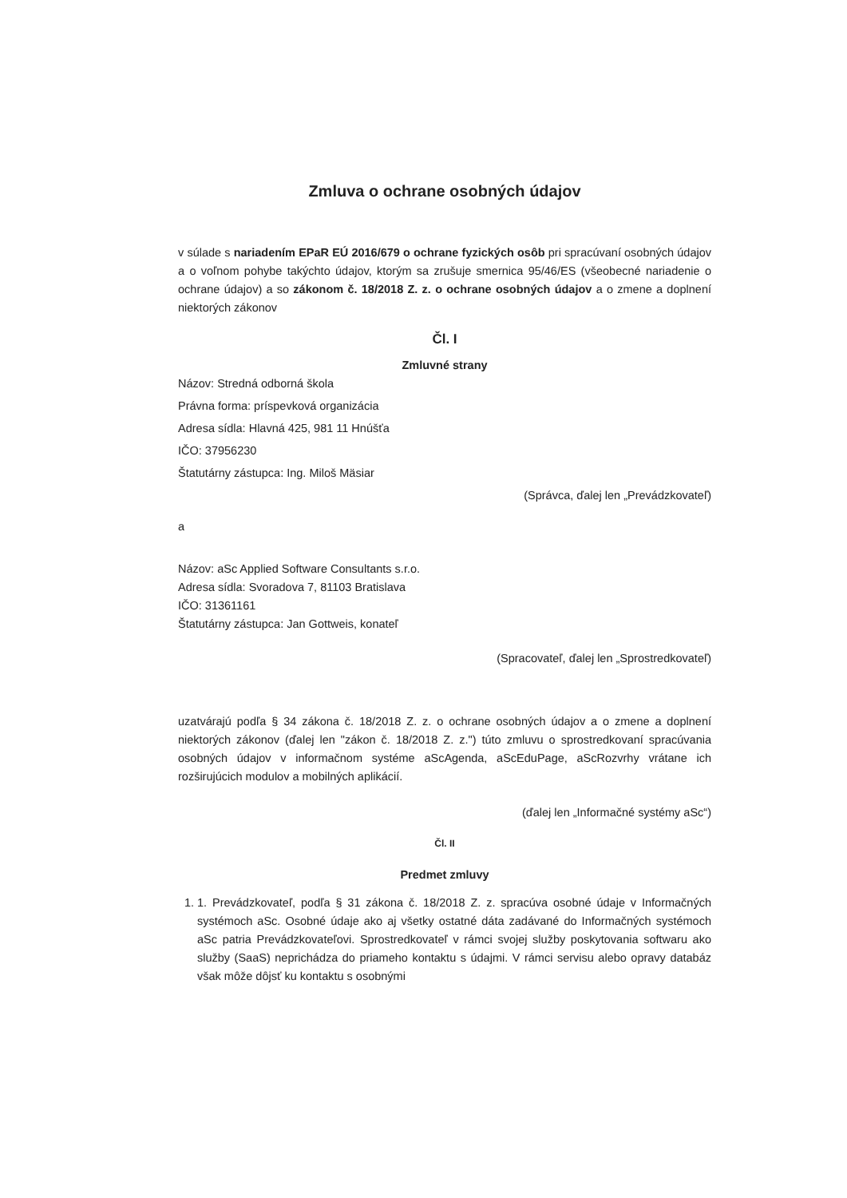Zmluva o ochrane osobných údajov
v súlade s nariadením EPaR EÚ 2016/679 o ochrane fyzických osôb pri spracúvaní osobných údajov a o voľnom pohybe takýchto údajov, ktorým sa zrušuje smernica 95/46/ES (všeobecné nariadenie o ochrane údajov) a so zákonom č. 18/2018 Z. z. o ochrane osobných údajov a o zmene a doplnení niektorých zákonov
Čl. I
Zmluvné strany
Názov: Stredná odborná škola
Právna forma: príspevková organizácia
Adresa sídla: Hlavná 425, 981 11 Hnúšťa
IČO: 37956230
Štatutárny zástupca: Ing. Miloš Mäsiar
(Správca, ďalej len „Prevádzkovateľ)
a
Názov: aSc Applied Software Consultants s.r.o.
Adresa sídla: Svoradova 7, 81103 Bratislava
IČO: 31361161
Štatutárny zástupca: Jan Gottweis, konateľ
(Spracovateľ, ďalej len „Sprostredkovateľ)
uzatvárajú podľa § 34 zákona č. 18/2018 Z. z. o ochrane osobných údajov a o zmene a doplnení niektorých zákonov (ďalej len "zákon č. 18/2018 Z. z.") túto zmluvu o sprostredkovaní spracúvania osobných údajov v informačnom systéme aScAgenda, aScEduPage, aScRozvrhy vrátane ich rozširujúcich modulov a mobilných aplikácií.
(ďalej len „Informačné systémy aSc“)
Čl. II
Predmet zmluvy
1. 1. Prevádzkovateľ, podľa § 31 zákona č. 18/2018 Z. z. spracúva osobné údaje v Informačných systémoch aSc. Osobné údaje ako aj všetky ostatné dáta zadávané do Informačných systémoch aSc patria Prevádzkovateľovi. Sprostredkovateľ v rámci svojej služby poskytovania softwaru ako služby (SaaS) neprichádza do priameho kontaktu s údajmi. V rámci servisu alebo opravy databáz však môže dôjsť ku kontaktu s osobnými